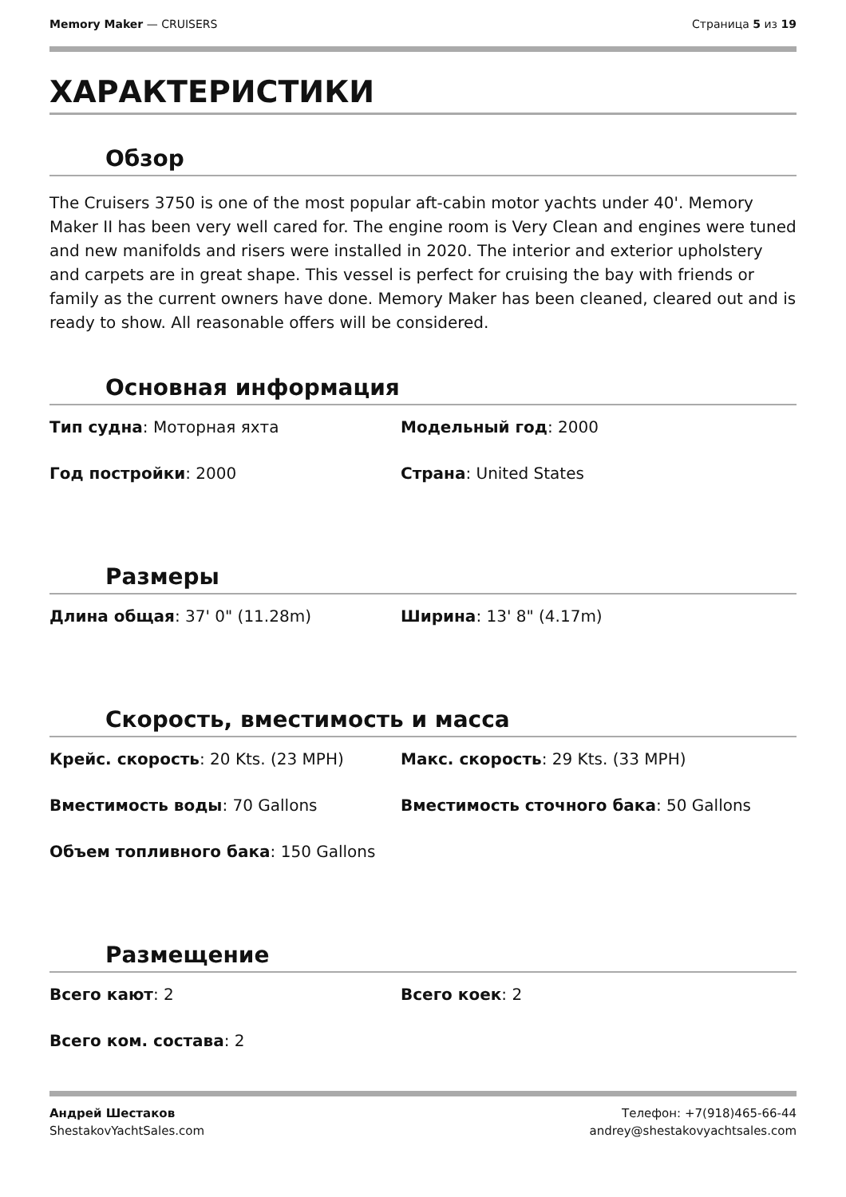Memory Maker — CRUISERS Страница 5 из 19
ХАРАКТЕРИСТИКИ
Обзор
The Cruisers 3750 is one of the most popular aft-cabin motor yachts under 40'. Memory Maker II has been very well cared for. The engine room is Very Clean and engines were tuned and new manifolds and risers were installed in 2020. The interior and exterior upholstery and carpets are in great shape. This vessel is perfect for cruising the bay with friends or family as the current owners have done. Memory Maker has been cleaned, cleared out and is ready to show. All reasonable offers will be considered.
Основная информация
Тип судна: Моторная яхта
Модельный год: 2000
Год постройки: 2000
Страна: United States
Размеры
Длина общая: 37' 0" (11.28m)
Ширина: 13' 8" (4.17m)
Скорость, вместимость и масса
Крейс. скорость: 20 Kts. (23 MPH)
Макс. скорость: 29 Kts. (33 MPH)
Вместимость воды: 70 Gallons
Вместимость сточного бака: 50 Gallons
Объем топливного бака: 150 Gallons
Размещение
Всего кают: 2
Всего коек: 2
Всего ком. состава: 2
Андрей Шестаков
ShestakovYachtSales.com
Телефон: +7(918)465-66-44
andrey@shestakovyachtsales.com